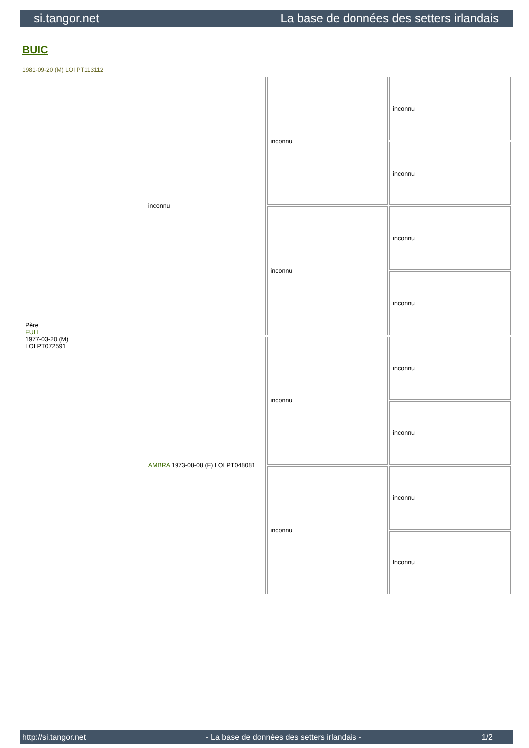si.tangor.net La base de données des setters irlandais
BUIC
1981-09-20 (M) LOI PT113112
| Père FULL 1977-03-20 (M) LOI PT072591 | inconnu | inconnu | inconnu |
| | | | inconnu |
| | | inconnu | inconnu |
| | | | inconnu |
| | AMBRA 1973-08-08 (F) LOI PT048081 | inconnu | inconnu |
| | | | inconnu |
| | | inconnu | inconnu |
| | | | inconnu |
http://si.tangor.net - La base de données des setters irlandais - 1/2